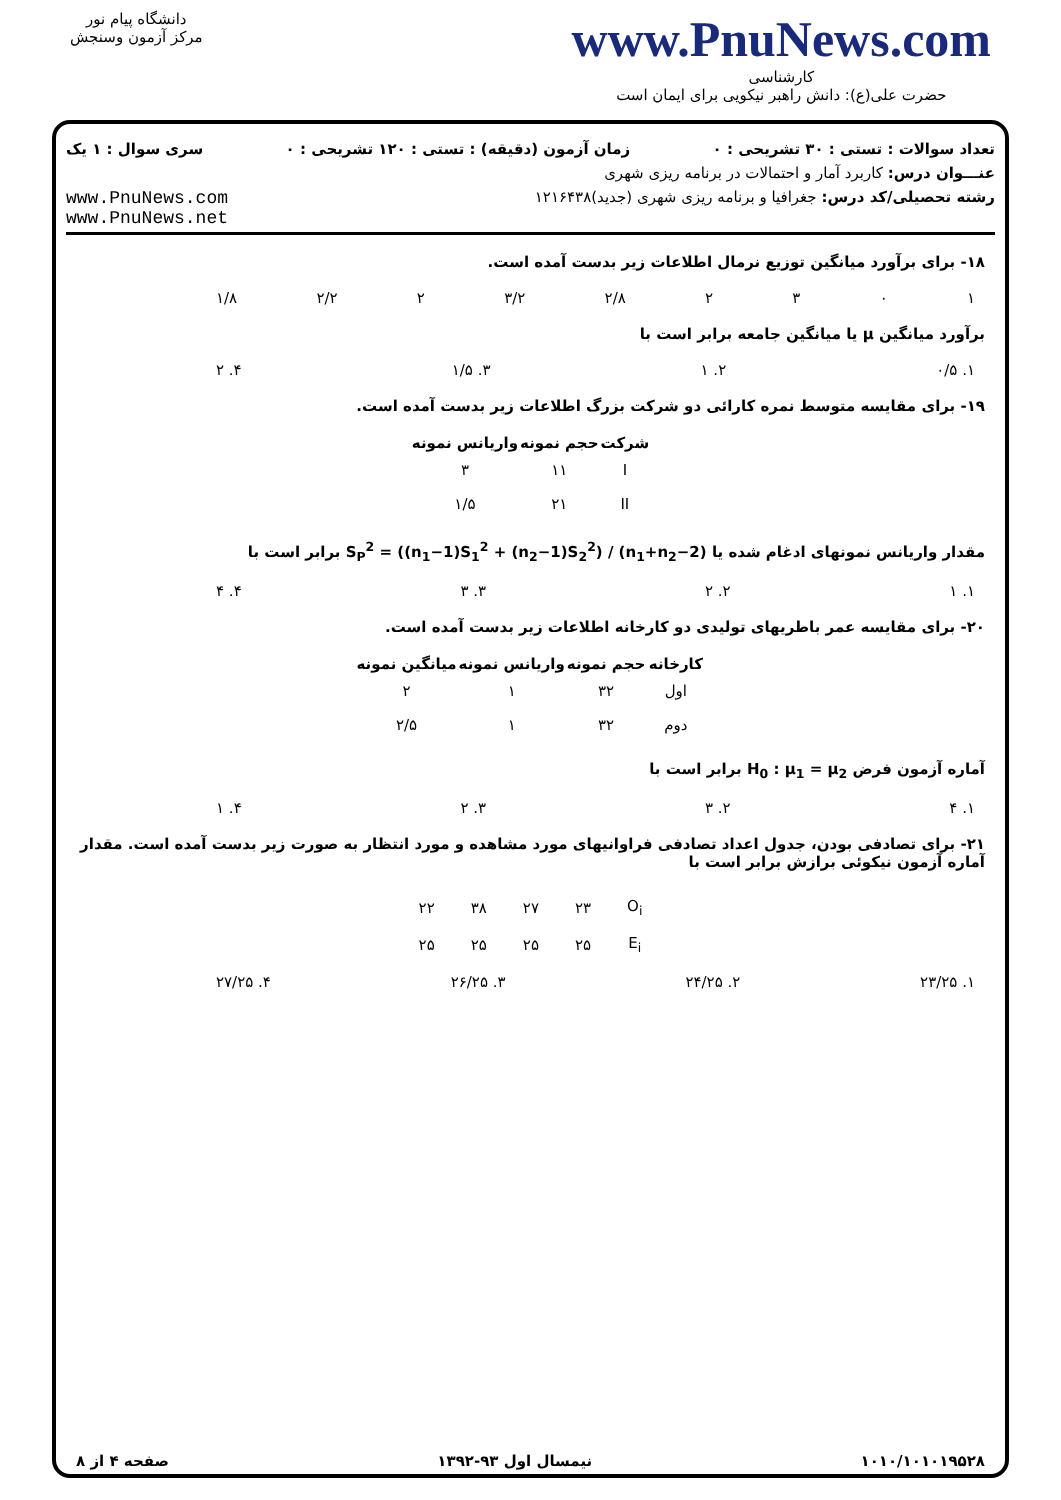دانشگاه پیام نور
مرکز آزمون وسنجش
www.PnuNews.com
کارشناسی
حضرت علی(ع): دانش راهبر نیکویی برای ایمان است
تعداد سوالات : تستی : ۳۰ تشریحی : ۰ زمان آزمون (دقیقه) : تستی : ۱۲۰ تشریحی : ۰ سری سوال : ۱ یک
عنـــوان درس: کاربرد آمار و احتمالات در برنامه ریزی شهری
رشته تحصیلی/کد درس: جغرافیا و برنامه ریزی شهری (جدید)۱۲۱۶۴۳۸ www.PnuNews.com
www.PnuNews.net
۱۸- برای برآورد میانگین توزیع نرمال اطلاعات زیر بدست آمده است.
۱۰۳۲ ۲/۸ ۳/۲ ۲ ۲/۲ ۱/۸
برآورد میانگین μ یا میانگین جامعه برابر است با
۱. ۰/۵ ۲. ۱ ۳. ۱/۵ ۴. ۲
۱۹- برای مقایسه متوسط نمره کارائی دو شرکت بزرگ اطلاعات زیر بدست آمده است.
| شرکت | حجم نمونه | واریانس نمونه |
| --- | --- | --- |
| I | ۱۱ | ۳ |
| II | ۲۱ | ۱/۵ |
مقدار واریانس نمونهای ادغام شده یا S<sub>P</sub><sup>2</sup> = ((n<sub>1</sub>−1)S<sub>1</sub><sup>2</sup> + (n<sub>2</sub>−1)S<sub>2</sub><sup>2</sup>) / (n<sub>1</sub>+n<sub>2</sub>−2) برابر است با
۱. ۱ ۲. ۲ ۳. ۳ ۴. ۴
۲۰- برای مقایسه عمر باطریهای تولیدی دو کارخانه اطلاعات زیر بدست آمده است.
| کارخانه | حجم نمونه | واریانس نمونه | میانگین نمونه |
| --- | --- | --- | --- |
| اول | ۳۲ | ۱ | ۲ |
| دوم | ۳۲ | ۱ | ۲/۵ |
آماره آزمون فرض H<sub>0</sub> : μ<sub>1</sub> = μ<sub>2</sub> برابر است با
۱. ۴ ۲. ۳ ۳. ۲ ۴. ۱
۲۱- برای تصادفی بودن، جدول اعداد تصادفی فراوانیهای مورد مشاهده و مورد انتظار به صورت زیر بدست آمده است. مقدار آماره آزمون نیکوئی برازش برابر است با
| O<sub>i</sub> | ۲۳ | ۲۷ | ۳۸ | ۲۲ |
| E<sub>i</sub> | ۲۵ | ۲۵ | ۲۵ | ۲۵ |
۱. ۲۳/۲۵ ۲. ۲۴/۲۵ ۳. ۲۶/۲۵ ۴. ۲۷/۲۵
۱۰۱۰/۱۰۱۰۱۹۵۲۸ نیمسال اول ۹۳-۱۳۹۲ صفحه ۴ از ۸